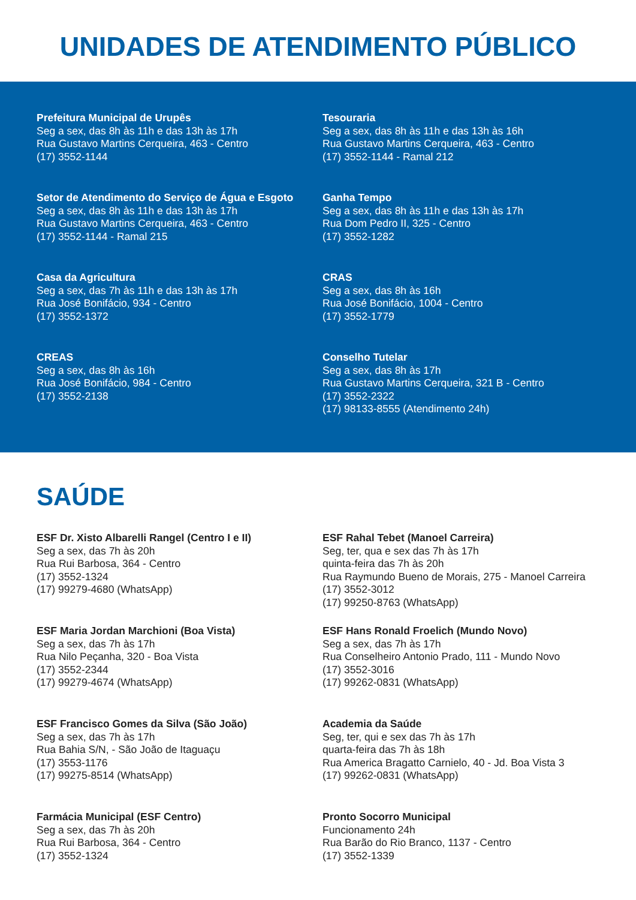UNIDADES DE ATENDIMENTO PÚBLICO
Prefeitura Municipal de Urupês
Seg a sex, das 8h às 11h e das 13h às 17h
Rua Gustavo Martins Cerqueira, 463 - Centro
(17) 3552-1144
Tesouraria
Seg a sex, das 8h às 11h e das 13h às 16h
Rua Gustavo Martins Cerqueira, 463 - Centro
(17) 3552-1144 - Ramal 212
Setor de Atendimento do Serviço de Água e Esgoto
Seg a sex, das 8h às 11h e das 13h às 17h
Rua Gustavo Martins Cerqueira, 463 - Centro
(17) 3552-1144 - Ramal 215
Ganha Tempo
Seg a sex, das 8h às 11h e das 13h às 17h
Rua Dom Pedro II, 325 - Centro
(17) 3552-1282
Casa da Agricultura
Seg a sex, das 7h às 11h e das 13h às 17h
Rua José Bonifácio, 934 - Centro
(17) 3552-1372
CRAS
Seg a sex, das 8h às 16h
Rua José Bonifácio, 1004 - Centro
(17) 3552-1779
CREAS
Seg a sex, das 8h às 16h
Rua José Bonifácio, 984 - Centro
(17) 3552-2138
Conselho Tutelar
Seg a sex, das 8h às 17h
Rua Gustavo Martins Cerqueira, 321 B - Centro
(17) 3552-2322
(17) 98133-8555 (Atendimento 24h)
SAÚDE
ESF Dr. Xisto Albarelli Rangel (Centro I e II)
Seg a sex, das 7h às 20h
Rua Rui Barbosa, 364 - Centro
(17) 3552-1324
(17) 99279-4680 (WhatsApp)
ESF Rahal Tebet (Manoel Carreira)
Seg, ter, qua e sex das 7h às 17h
quinta-feira das 7h às 20h
Rua Raymundo Bueno de Morais, 275 - Manoel Carreira
(17) 3552-3012
(17) 99250-8763 (WhatsApp)
ESF Maria Jordan Marchioni (Boa Vista)
Seg a sex, das 7h às 17h
Rua Nilo Peçanha, 320 - Boa Vista
(17) 3552-2344
(17) 99279-4674 (WhatsApp)
ESF Hans Ronald Froelich (Mundo Novo)
Seg a sex, das 7h às 17h
Rua Conselheiro Antonio Prado, 111 - Mundo Novo
(17) 3552-3016
(17) 99262-0831 (WhatsApp)
ESF Francisco Gomes da Silva (São João)
Seg a sex, das 7h às 17h
Rua Bahia S/N, - São João de Itaguaçu
(17) 3553-1176
(17) 99275-8514 (WhatsApp)
Academia da Saúde
Seg, ter, qui e sex das 7h às 17h
quarta-feira das 7h às 18h
Rua America Bragatto Carnielo, 40 - Jd. Boa Vista 3
(17) 99262-0831 (WhatsApp)
Farmácia Municipal (ESF Centro)
Seg a sex, das 7h às 20h
Rua Rui Barbosa, 364 - Centro
(17) 3552-1324
Pronto Socorro Municipal
Funcionamento 24h
Rua Barão do Rio Branco, 1137 - Centro
(17) 3552-1339